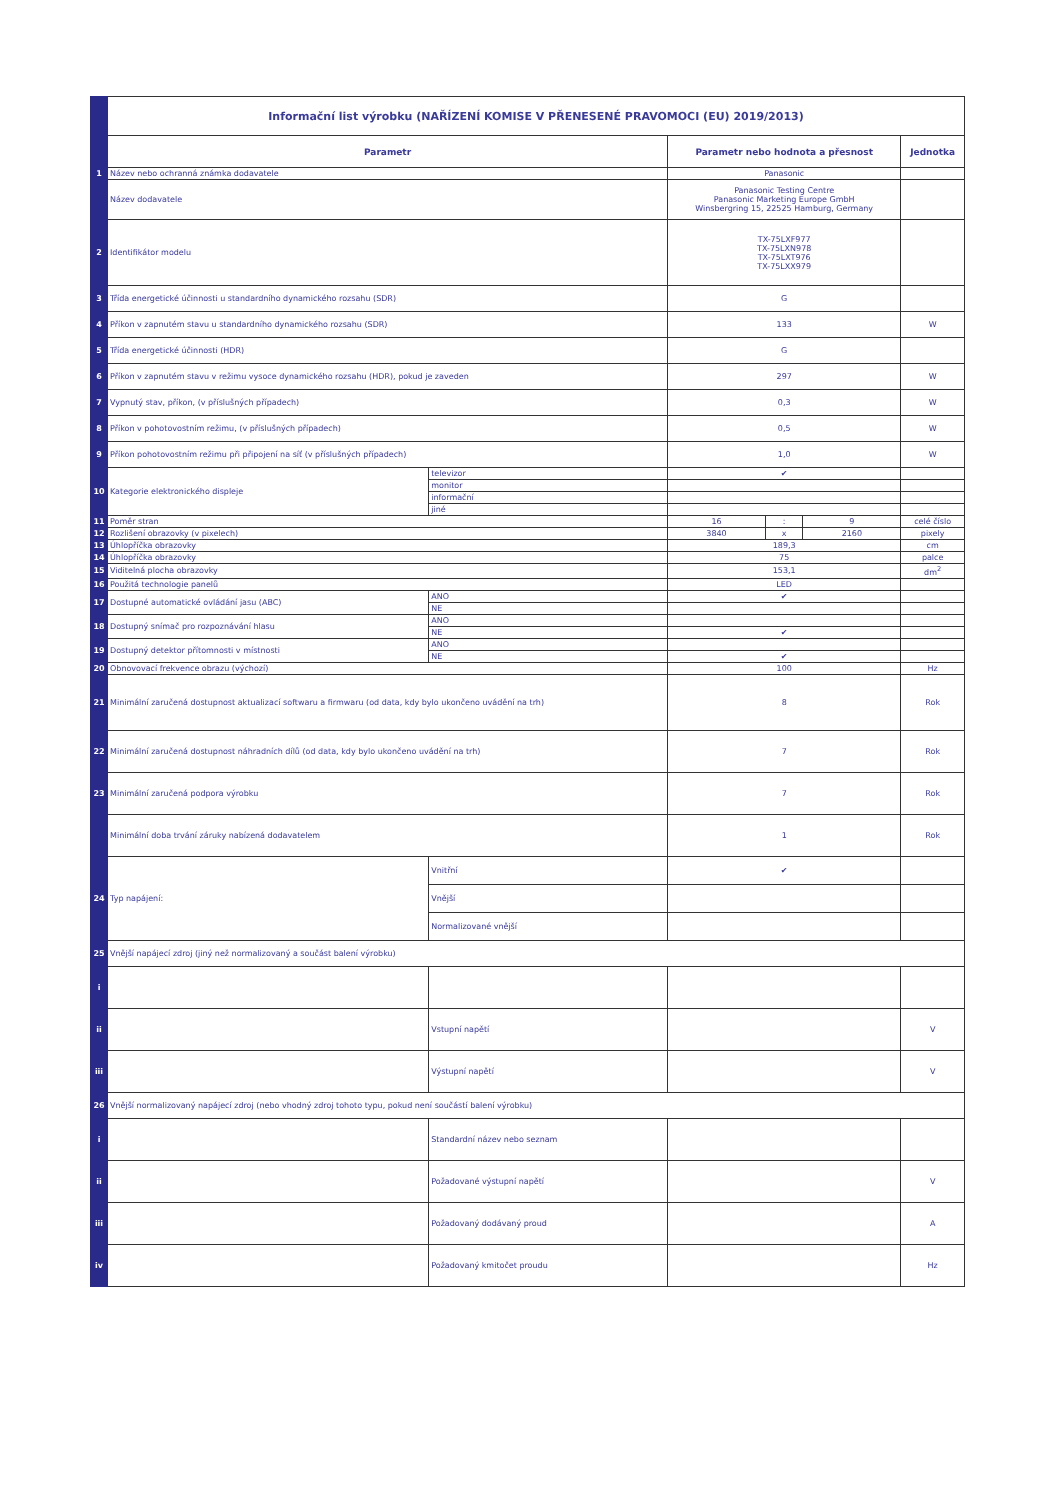| | Informační list výrobku (NAŘÍZENÍ KOMISE V PŘENESENÉ PRAVOMOCI (EU) 2019/2013) | | | | | |
| | Parametr | | Parametr nebo hodnota a přesnost | | | Jednotka |
| 1 | Název nebo ochranná známka dodavatele | | Panasonic | | | |
| | Název dodavatele | | Panasonic Testing Centre Panasonic Marketing Europe GmbH Winsbergring 15, 22525 Hamburg, Germany | | | |
| 2 | Identifikátor modelu | | TX-75LXF977 TX-75LXN978 TX-75LXT976 TX-75LXX979 | | | |
| 3 | Třída energetické účinnosti u standardního dynamického rozsahu (SDR) | | G | | | |
| 4 | Příkon v zapnutém stavu u standardního dynamického rozsahu (SDR) | | 133 | | | W |
| 5 | Třída energetické účinnosti (HDR) | | G | | | |
| 6 | Příkon v zapnutém stavu v režimu vysoce dynamického rozsahu (HDR), pokud je zaveden | | 297 | | | W |
| 7 | Vypnutý stav, příkon, (v příslušných případech) | | 0,3 | | | W |
| 8 | Příkon v pohotovostním režimu, (v příslušných případech) | | 0,5 | | | W |
| 9 | Příkon pohotovostním režimu při připojení na síť (v příslušných případech) | | 1,0 | | | W |
| 10 | Kategorie elektronického displeje | televizor | ✔ | | | |
| | | monitor | | | | |
| | | informační | | | | |
| | | jiné | | | | |
| 11 | Poměr stran | | 16 | : | 9 | celé číslo |
| 12 | Rozlišení obrazovky (v pixelech) | | 3840 | x | 2160 | pixely |
| 13 | Úhlopříčka obrazovky | | 189,3 | | | cm |
| 14 | Úhlopříčka obrazovky | | 75 | | | palce |
| 15 | Viditelná plocha obrazovky | | 153,1 | | | dm<sup>2</sup> |
| 16 | Použitá technologie panelů | | LED | | | |
| 17 | Dostupné automatické ovládání jasu (ABC) | ANO | ✔ | | | |
| | | NE | | | | |
| 18 | Dostupný snímač pro rozpoznávání hlasu | ANO | | | | |
| | | NE | ✔ | | | |
| 19 | Dostupný detektor přítomnosti v místnosti | ANO | | | | |
| | | NE | ✔ | | | |
| 20 | Obnovovací frekvence obrazu (výchozí) | | 100 | | | Hz |
| 21 | Minimální zaručená dostupnost aktualizací softwaru a firmwaru (od data, kdy bylo ukončeno uvádění na trh) | | 8 | | | Rok |
| 22 | Minimální zaručená dostupnost náhradních dílů (od data, kdy bylo ukončeno uvádění na trh) | | 7 | | | Rok |
| 23 | Minimální zaručená podpora výrobku | | 7 | | | Rok |
| | Minimální doba trvání záruky nabízená dodavatelem | | 1 | | | Rok |
| 24 | Typ napájení: | Vnitřní | ✔ | | | |
| | | Vnější | | | | |
| | | Normalizované vnější | | | | |
| 25 | Vnější napájecí zdroj (jiný než normalizovaný a součást balení výrobku) | | | | | |
| i | | | | | | |
| ii | | Vstupní napětí | | | | V |
| iii | | Výstupní napětí | | | | V |
| 26 | Vnější normalizovaný napájecí zdroj (nebo vhodný zdroj tohoto typu, pokud není součástí balení výrobku) | | | | | |
| i | | Standardní název nebo seznam | | | | |
| ii | | Požadované výstupní napětí | | | | V |
| iii | | Požadovaný dodávaný proud | | | | A |
| iv | | Požadovaný kmitočet proudu | | | | Hz |